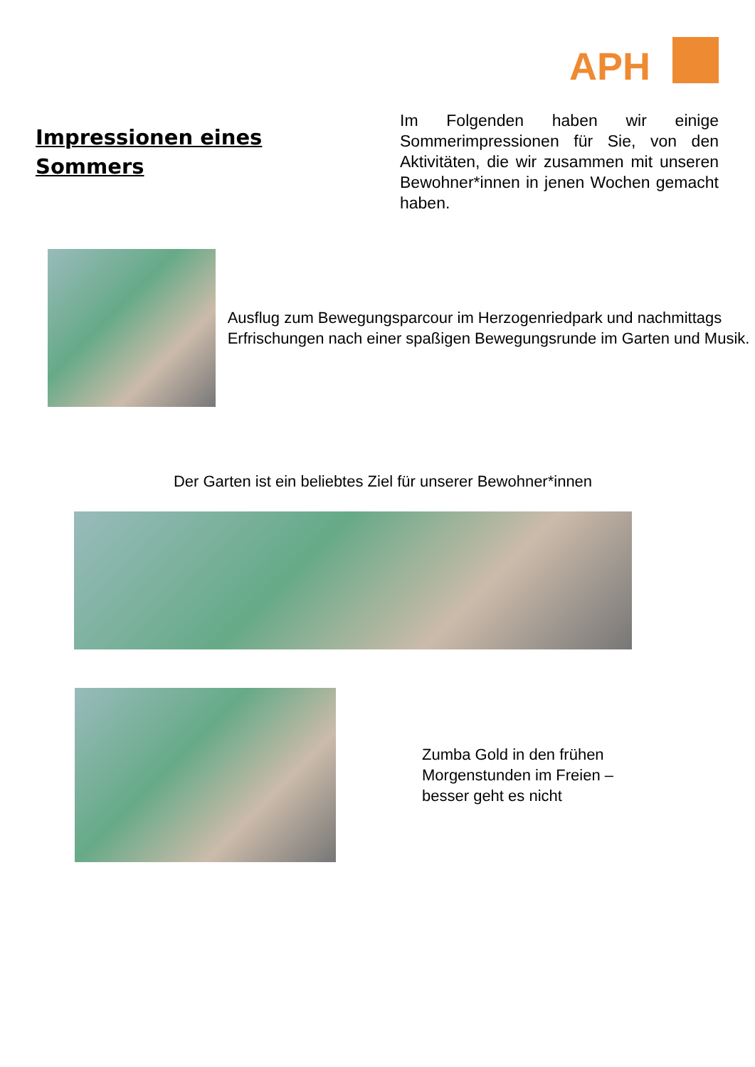APH
Impressionen eines Sommers
Im Folgenden haben wir einige Sommerimpressionen für Sie, von den Aktivitäten, die wir zusammen mit unseren Bewohner*innen in jenen Wochen gemacht haben.
Ausflug zum Bewegungsparcour im Herzogenriedpark und nachmittags Erfrischungen nach einer spaßigen Bewegungsrunde im Garten und Musik.
Der Garten ist ein beliebtes Ziel für unserer Bewohner*innen
Zumba Gold in den frühen
Morgenstunden im Freien –
besser geht es nicht